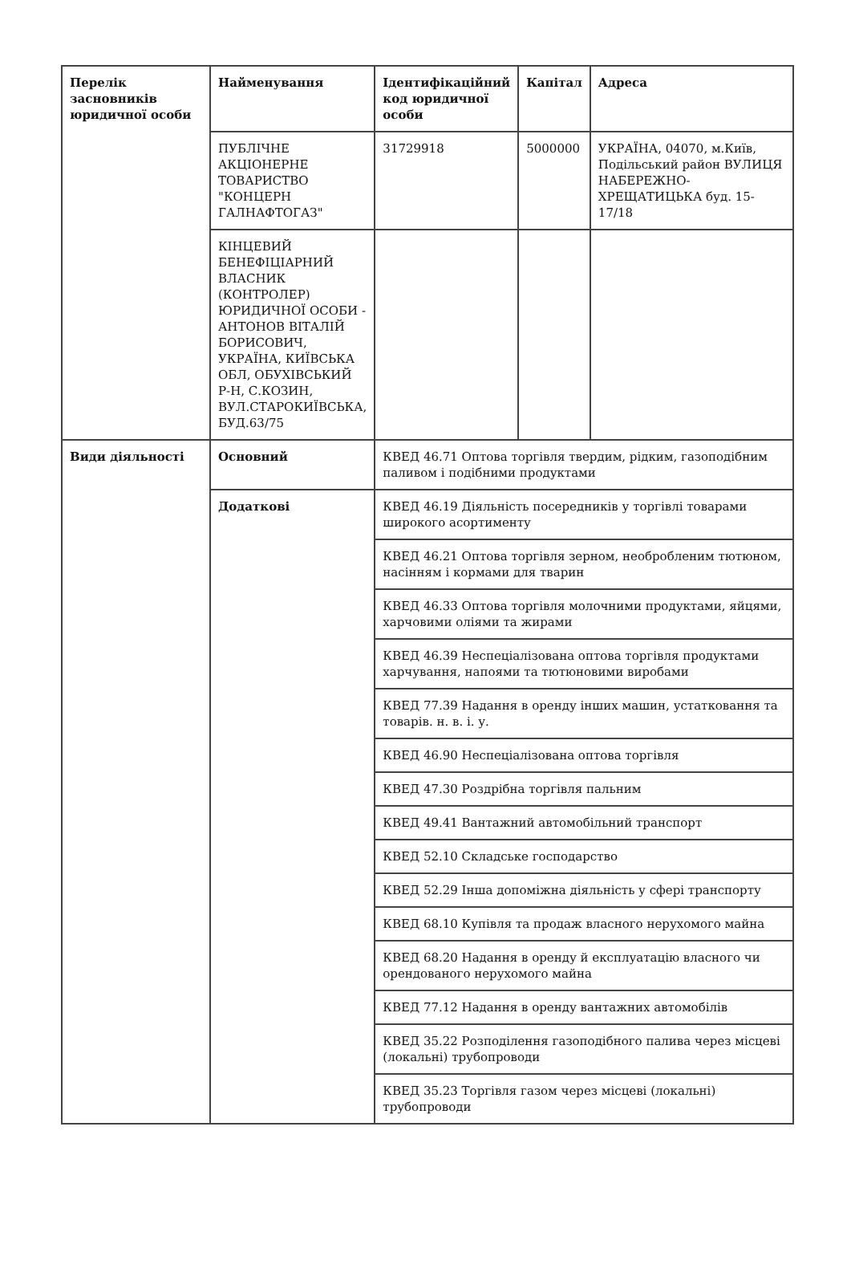| Перелік засновників юридичної особи | Найменування | Ідентифікаційний код юридичної особи | Капітал | Адреса |
| --- | --- | --- | --- | --- |
| | ПУБЛІЧНЕ АКЦІОНЕРНЕ ТОВАРИСТВО "КОНЦЕРН ГАЛНАФТОГАЗ" | 31729918 | 5000000 | УКРАЇНА, 04070, м.Київ, Подільський район ВУЛИЦЯ НАБЕРЕЖНО-ХРЕЩАТИЦЬКА буд. 15-17/18 |
| | КІНЦЕВИЙ БЕНЕФІЦІАРНИЙ ВЛАСНИК (КОНТРОЛЕР) ЮРИДИЧНОЇ ОСОБИ - АНТОНОВ ВІТАЛІЙ БОРИСОВИЧ, УКРАЇНА, КИЇВСЬКА ОБЛ, ОБУХІВСЬКИЙ Р-Н, С.КОЗИН, ВУЛ.СТАРОКИЇВСЬКА, БУД.63/75 | | | |
| Види діяльності | Основний | КВЕД 46.71 Оптова торгівля твердим, рідким, газоподібним паливом і подібними продуктами | | |
| | Додаткові | КВЕД 46.19 Діяльність посередників у торгівлі товарами широкого асортименту | | |
| | | КВЕД 46.21 Оптова торгівля зерном, необробленим тютюном, насінням і кормами для тварин | | |
| | | КВЕД 46.33 Оптова торгівля молочними продуктами, яйцями, харчовими оліями та жирами | | |
| | | КВЕД 46.39 Неспеціалізована оптова торгівля продуктами харчування, напоями та тютюновими виробами | | |
| | | КВЕД 77.39 Надання в оренду інших машин, устатковання та товарів. н. в. і. у. | | |
| | | КВЕД 46.90 Неспеціалізована оптова торгівля | | |
| | | КВЕД 47.30 Роздрібна торгівля пальним | | |
| | | КВЕД 49.41 Вантажний автомобільний транспорт | | |
| | | КВЕД 52.10 Складське господарство | | |
| | | КВЕД 52.29 Інша допоміжна діяльність у сфері транспорту | | |
| | | КВЕД 68.10 Купівля та продаж власного нерухомого майна | | |
| | | КВЕД 68.20 Надання в оренду й експлуатацію власного чи орендованого нерухомого майна | | |
| | | КВЕД 77.12 Надання в оренду вантажних автомобілів | | |
| | | КВЕД 35.22 Розподілення газоподібного палива через місцеві (локальні) трубопроводи | | |
| | | КВЕД 35.23 Торгівля газом через місцеві (локальні) трубопроводи | | |